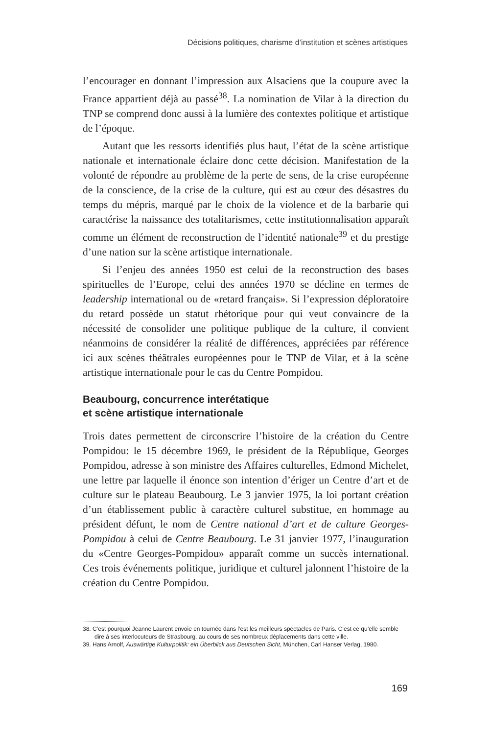Décisions politiques, charisme d’institution et scènes artistiques
l’encourager en donnant l’impression aux Alsaciens que la coupure avec la France appartient déjà au passé<sup>38</sup>. La nomination de Vilar à la direction du TNP se comprend donc aussi à la lumière des contextes politique et artistique de l’époque.
Autant que les ressorts identifiés plus haut, l’état de la scène artistique nationale et internationale éclaire donc cette décision. Manifestation de la volonté de répondre au problème de la perte de sens, de la crise européenne de la conscience, de la crise de la culture, qui est au cœur des désastres du temps du mépris, marqué par le choix de la violence et de la barbarie qui caractérise la naissance des totalitarismes, cette institutionnalisation apparaît comme un élément de reconstruction de l’identité nationale<sup>39</sup> et du prestige d’une nation sur la scène artistique internationale.
Si l’enjeu des années 1950 est celui de la reconstruction des bases spirituelles de l’Europe, celui des années 1970 se décline en termes de leadership international ou de «retard français». Si l’expression déploratoire du retard possède un statut rhétorique pour qui veut convaincre de la nécessité de consolider une politique publique de la culture, il convient néanmoins de considérer la réalité de différences, appréciées par référence ici aux scènes théâtrales européennes pour le TNP de Vilar, et à la scène artistique internationale pour le cas du Centre Pompidou.
Beaubourg, concurrence interétatique
et scène artistique internationale
Trois dates permettent de circonscrire l’histoire de la création du Centre Pompidou: le 15 décembre 1969, le président de la République, Georges Pompidou, adresse à son ministre des Affaires culturelles, Edmond Michelet, une lettre par laquelle il énonce son intention d’ériger un Centre d’art et de culture sur le plateau Beaubourg. Le 3 janvier 1975, la loi portant création d’un établissement public à caractère culturel substitue, en hommage au président défunt, le nom de Centre national d’art et de culture Georges-Pompidou à celui de Centre Beaubourg. Le 31 janvier 1977, l’inauguration du «Centre Georges-Pompidou» apparaît comme un succès international. Ces trois événements politique, juridique et culturel jalonnent l’histoire de la création du Centre Pompidou.
38. C’est pourquoi Jeanne Laurent envoie en tournée dans l’est les meilleurs spectacles de Paris. C’est ce qu’elle semble dire à ses interlocuteurs de Strasbourg, au cours de ses nombreux déplacements dans cette ville.
39. Hans Arnolf, Auswärtige Kulturpolitik: ein Überblick aus Deutschen Sicht, München, Carl Hanser Verlag, 1980.
169